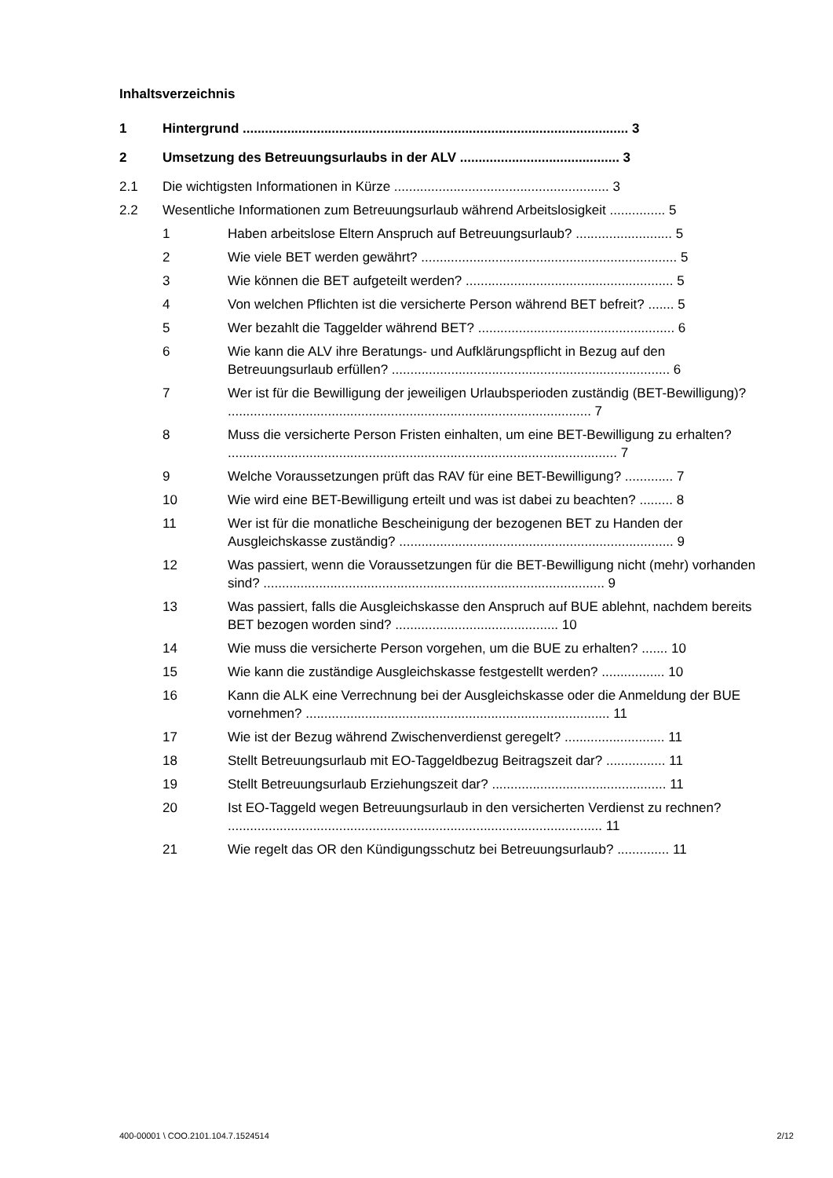Inhaltsverzeichnis
1 Hintergrund ........................................................................................................ 3
2 Umsetzung des Betreuungsurlaubs in der ALV ........................................... 3
2.1 Die wichtigsten Informationen in Kürze .......................................................... 3
2.2 Wesentliche Informationen zum Betreuungsurlaub während Arbeitslosigkeit ............... 5
1 Haben arbeitslose Eltern Anspruch auf Betreuungsurlaub? .......................... 5
2 Wie viele BET werden gewährt? ..................................................................... 5
3 Wie können die BET aufgeteilt werden? ........................................................ 5
4 Von welchen Pflichten ist die versicherte Person während BET befreit? ....... 5
5 Wer bezahlt die Taggelder während BET? ..................................................... 6
6 Wie kann die ALV ihre Beratungs- und Aufklärungspflicht in Bezug auf den Betreuungsurlaub erfüllen? ........................................................................... 6
7 Wer ist für die Bewilligung der jeweiligen Urlaubsperioden zuständig (BET-Bewilligung)? .................................................................................................. 7
8 Muss die versicherte Person Fristen einhalten, um eine BET-Bewilligung zu erhalten? ......................................................................................................... 7
9 Welche Voraussetzungen prüft das RAV für eine BET-Bewilligung? ............. 7
10 Wie wird eine BET-Bewilligung erteilt und was ist dabei zu beachten? ......... 8
11 Wer ist für die monatliche Bescheinigung der bezogenen BET zu Handen der Ausgleichskasse zuständig? .......................................................................... 9
12 Was passiert, wenn die Voraussetzungen für die BET-Bewilligung nicht (mehr) vorhanden sind? ............................................................................................ 9
13 Was passiert, falls die Ausgleichskasse den Anspruch auf BUE ablehnt, nachdem bereits BET bezogen worden sind? ............................................ 10
14 Wie muss die versicherte Person vorgehen, um die BUE zu erhalten? ....... 10
15 Wie kann die zuständige Ausgleichskasse festgestellt werden? ................. 10
16 Kann die ALK eine Verrechnung bei der Ausgleichskasse oder die Anmeldung der BUE vornehmen? .................................................................................. 11
17 Wie ist der Bezug während Zwischenverdienst geregelt? ........................... 11
18 Stellt Betreuungsurlaub mit EO-Taggeldbezug Beitragszeit dar? ................ 11
19 Stellt Betreuungsurlaub Erziehungszeit dar? ............................................... 11
20 Ist EO-Taggeld wegen Betreuungsurlaub in den versicherten Verdienst zu rechnen? ..................................................................................................... 11
21 Wie regelt das OR den Kündigungsschutz bei Betreuungsurlaub? .............. 11
400-00001 \ COO.2101.104.7.1524514 2/12